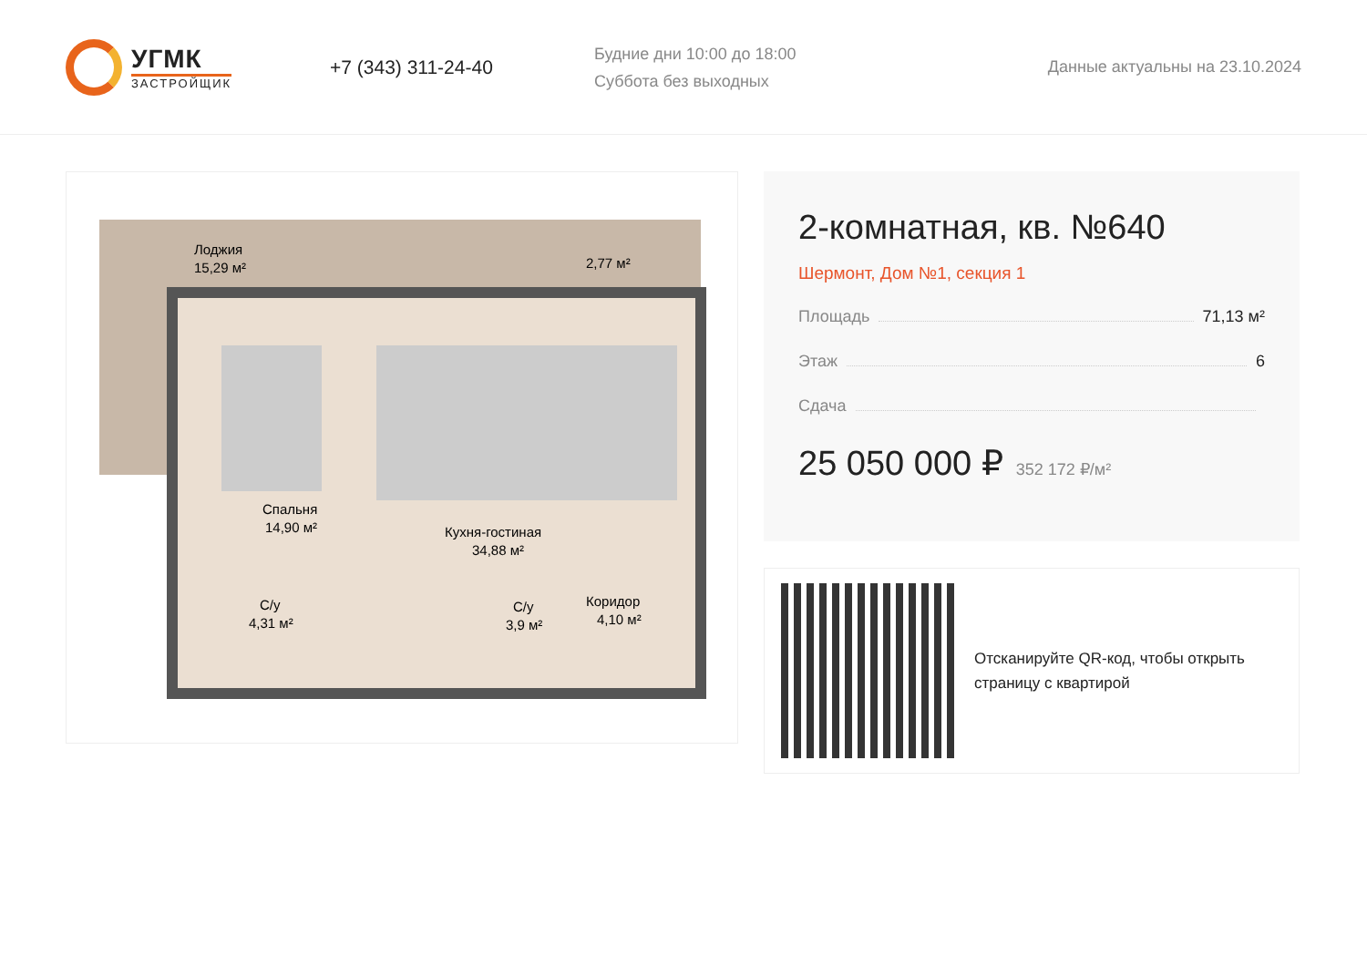УГМК
ЗАСТРОЙЩИК
+7 (343) 311-24-40
Будние дни 10:00 до 18:00
Суббота без выходных
Данные актуальны на 23.10.2024
Лоджия
15,29 м²
2,77 м²
Спальня
14,90 м²
Кухня-гостиная
34,88 м²
С/у
4,31 м²
С/у
3,9 м²
Коридор
4,10 м²
2-комнатная, кв. №640
Шермонт, Дом №1, секция 1
Площадь 71,13 м²
Этаж 6
Сдача
25 050 000 ₽ 352 172 ₽/м²
Отсканируйте QR-код, чтобы открыть
страницу с квартирой